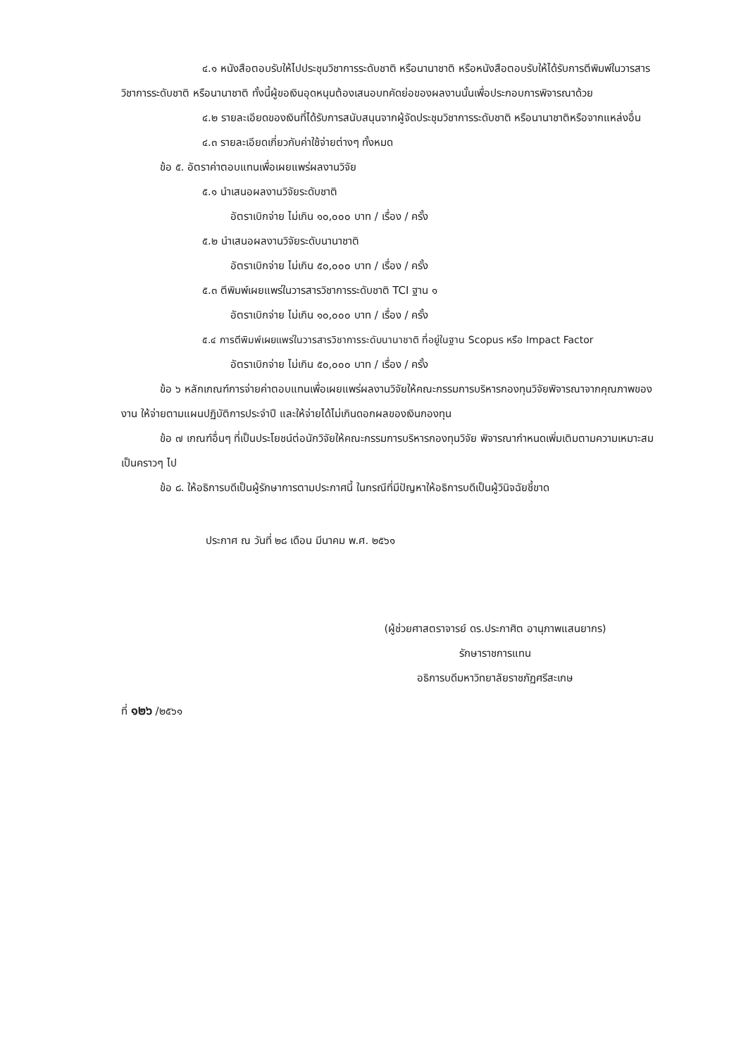๔.๑ หนังสือตอบรับให้ไปประชุมวิชาการระดับชาติ หรือนานาชาติ หรือหนังสือตอบรับให้ได้รับการตีพิมพ์ในวารสารวิชาการระดับชาติ หรือนานาชาติ ทั้งนี้ผู้ขอเงินอุดหนุนต้องเสนอบทคัดย่อของผลงานนั้นเพื่อประกอบการพิจารณาด้วย
๔.๒ รายละเอียดของเงินที่ได้รับการสนับสนุนจากผู้จัดประชุมวิชาการระดับชาติ หรือนานาชาติหรือจากแหล่งอื่น
๔.๓ รายละเอียดเกี่ยวกับค่าใช้จ่ายต่างๆ ทั้งหมด
ข้อ ๕. อัตราค่าตอบแทนเพื่อเผยแพร่ผลงานวิจัย
๕.๑ นำเสนอผลงานวิจัยระดับชาติ
อัตราเบิกจ่าย ไม่เกิน ๑๐,๐๐๐ บาท / เรื่อง / ครั้ง
๕.๒ นำเสนอผลงานวิจัยระดับนานาชาติ
อัตราเบิกจ่าย ไม่เกิน ๕๐,๐๐๐ บาท / เรื่อง / ครั้ง
๕.๓ ตีพิมพ์เผยแพร่ในวารสารวิชาการระดับชาติ TCI ฐาน ๑
อัตราเบิกจ่าย ไม่เกิน ๑๐,๐๐๐ บาท / เรื่อง / ครั้ง
๕.๔ การตีพิมพ์เผยแพร่ในวารสารวิชาการระดับนานาชาติ ที่อยู่ในฐาน Scopus หรือ Impact Factor
อัตราเบิกจ่าย ไม่เกิน ๕๐,๐๐๐ บาท / เรื่อง / ครั้ง
ข้อ ๖ หลักเกณฑ์การจ่ายค่าตอบแทนเพื่อเผยแพร่ผลงานวิจัยให้คณะกรรมการบริหารกองทุนวิจัยพิจารณาจากคุณภาพของงาน ให้จ่ายตามแผนปฏิบัติการประจำปี และให้จ่ายได้ไม่เกินดอกผลของเงินกองทุน
ข้อ ๗ เกณฑ์อื่นๆ ที่เป็นประโยชน์ต่อนักวิจัยให้คณะกรรมการบริหารกองทุนวิจัย พิจารณากำหนดเพิ่มเติมตามความเหมาะสมเป็นคราวๆ ไป
ข้อ ๘. ให้อธิการบดีเป็นผู้รักษาการตามประกาศนี้ ในกรณีที่มีปัญหาให้อธิการบดีเป็นผู้วินิจฉัยชี้ขาด
ประกาศ ณ วันที่ ๒๘ เดือน มีนาคม พ.ศ. ๒๕๖๑
(ผู้ช่วยศาสตราจารย์ ดร.ประกาศิต อานุภาพแสนยากร)
รักษาราชการแทน
อธิการบดีมหาวิทยาลัยราชภัฏศรีสะเกษ
ที่ ๑๒๖ /๒๕๖๑